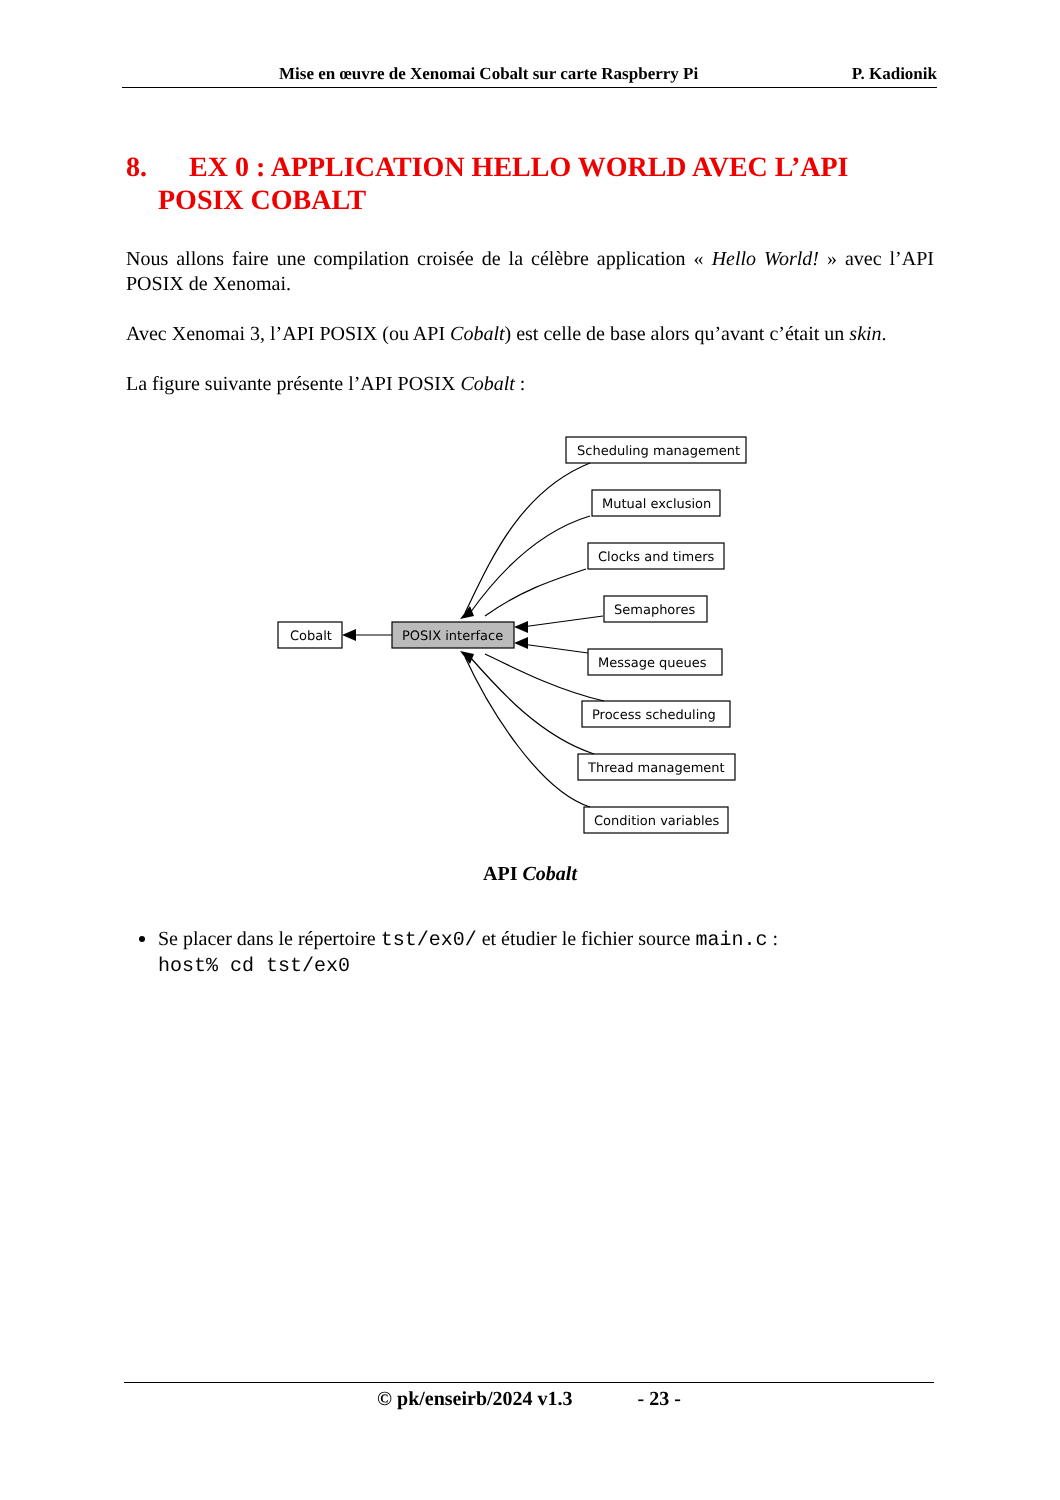Mise en œuvre de Xenomai Cobalt sur carte Raspberry Pi P. Kadionik
8. EX 0 : APPLICATION HELLO WORLD AVEC L’API POSIX COBALT
Nous allons faire une compilation croisée de la célèbre application « Hello World! » avec l’API POSIX de Xenomai.
Avec Xenomai 3, l’API POSIX (ou API Cobalt) est celle de base alors qu’avant c’était un skin.
La figure suivante présente l’API POSIX Cobalt :
Cobalt
POSIX interface
Scheduling management
Mutual exclusion
Clocks and timers
Semaphores
Message queues
Process scheduling
Thread management
Condition variables
API Cobalt
Se placer dans le répertoire tst/ex0/ et étudier le fichier source main.c :
host% cd tst/ex0
© pk/enseirb/2024 v1.3 - 23 -